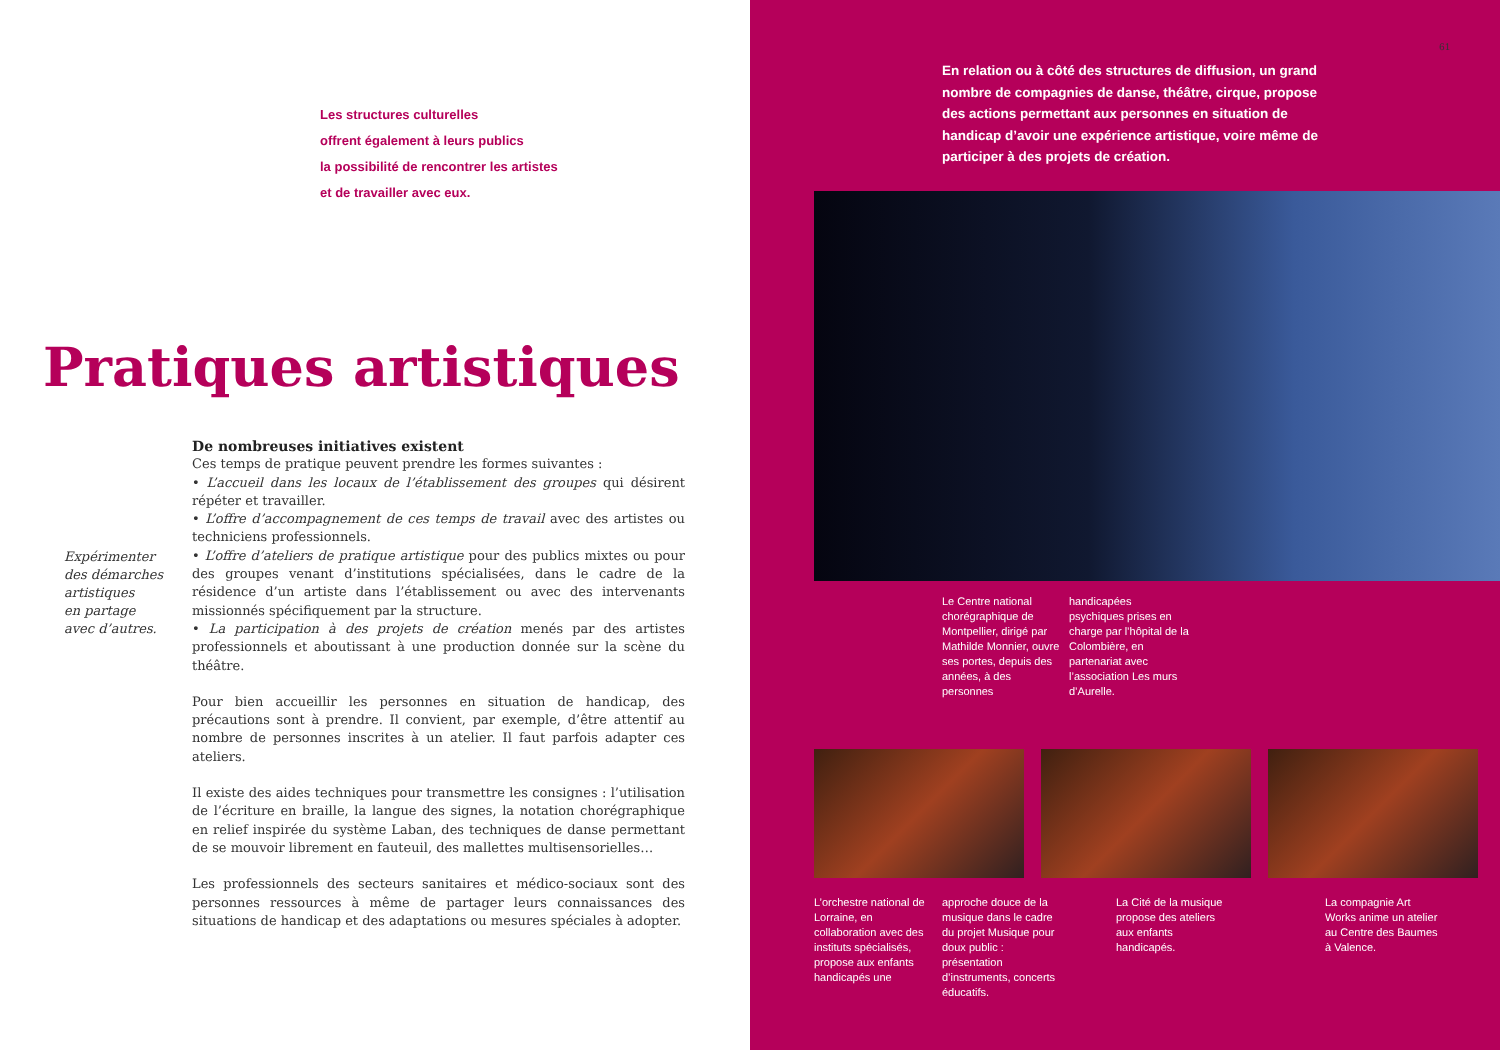Les structures culturelles
offrent également à leurs publics
la possibilité de rencontrer les artistes
et de travailler avec eux.
Pratiques artistiques
De nombreuses initiatives existent
Ces temps de pratique peuvent prendre les formes suivantes :
• L’accueil dans les locaux de l’établissement des groupes qui désirent répéter et travailler.
• L’offre d’accompagnement de ces temps de travail avec des artistes ou techniciens professionnels.
• L’offre d’ateliers de pratique artistique pour des publics mixtes ou pour des groupes venant d’institutions spécialisées, dans le cadre de la résidence d’un artiste dans l’établissement ou avec des intervenants missionnés spécifiquement par la structure.
• La participation à des projets de création menés par des artistes professionnels et aboutissant à une production donnée sur la scène du théâtre.
Pour bien accueillir les personnes en situation de handicap, des précautions sont à prendre. Il convient, par exemple, d’être attentif au nombre de personnes inscrites à un atelier. Il faut parfois adapter ces ateliers.
Il existe des aides techniques pour transmettre les consignes : l’utilisation de l’écriture en braille, la langue des signes, la notation chorégraphique en relief inspirée du système Laban, des techniques de danse permettant de se mouvoir librement en fauteuil, des mallettes multisensorielles…
Les professionnels des secteurs sanitaires et médico-sociaux sont des personnes ressources à même de partager leurs connaissances des situations de handicap et des adaptations ou mesures spéciales à adopter.
Expérimenter
des démarches
artistiques
en partage
avec d’autres.
61
En relation ou à côté des structures de diffusion, un grand nombre de compagnies de danse, théâtre, cirque, propose des actions permettant aux personnes en situation de handicap d’avoir une expérience artistique, voire même de participer à des projets de création.
Le Centre national chorégraphique de Montpellier, dirigé par Mathilde Monnier, ouvre ses portes, depuis des années, à des personnes
handicapées psychiques prises en charge par l’hôpital de la Colombière, en partenariat avec l’association Les murs d’Aurelle.
L’orchestre national de Lorraine, en collaboration avec des instituts spécialisés, propose aux enfants handicapés une
approche douce de la musique dans le cadre du projet Musique pour doux public : présentation d’instruments, concerts éducatifs.
La Cité de la musique propose des ateliers aux enfants handicapés.
La compagnie Art Works anime un atelier au Centre des Baumes à Valence.